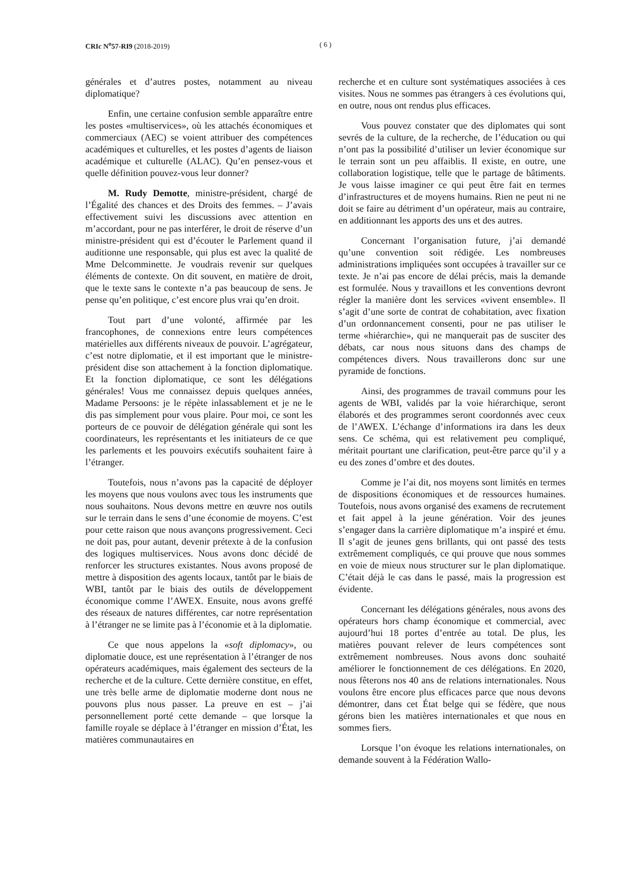CRIc N<sup>o</sup>57-RI9 (2018-2019) ( 6 )
générales et d’autres postes, notamment au niveau diplomatique?
Enfin, une certaine confusion semble apparaître entre les postes «multiservices», où les attachés économiques et commerciaux (AEC) se voient attribuer des compétences académiques et culturelles, et les postes d’agents de liaison académique et culturelle (ALAC). Qu’en pensez-vous et quelle définition pouvez-vous leur donner?
M. Rudy Demotte, ministre-président, chargé de l’Égalité des chances et des Droits des femmes. – J’avais effectivement suivi les discussions avec attention en m’accordant, pour ne pas interférer, le droit de réserve d’un ministre-président qui est d’écouter le Parlement quand il auditionne une responsable, qui plus est avec la qualité de Mme Delcomminette. Je voudrais revenir sur quelques éléments de contexte. On dit souvent, en matière de droit, que le texte sans le contexte n’a pas beaucoup de sens. Je pense qu’en politique, c’est encore plus vrai qu’en droit.
Tout part d’une volonté, affirmée par les francophones, de connexions entre leurs compétences matérielles aux différents niveaux de pouvoir. L’agrégateur, c’est notre diplomatie, et il est important que le ministre-président dise son attachement à la fonction diplomatique. Et la fonction diplomatique, ce sont les délégations générales! Vous me connaissez depuis quelques années, Madame Persoons: je le répète inlassablement et je ne le dis pas simplement pour vous plaire. Pour moi, ce sont les porteurs de ce pouvoir de délégation générale qui sont les coordinateurs, les représentants et les initiateurs de ce que les parlements et les pouvoirs exécutifs souhaitent faire à l’étranger.
Toutefois, nous n’avons pas la capacité de déployer les moyens que nous voulons avec tous les instruments que nous souhaitons. Nous devons mettre en œuvre nos outils sur le terrain dans le sens d’une économie de moyens. C’est pour cette raison que nous avançons progressivement. Ceci ne doit pas, pour autant, devenir prétexte à de la confusion des logiques multiservices. Nous avons donc décidé de renforcer les structures existantes. Nous avons proposé de mettre à disposition des agents locaux, tantôt par le biais de WBI, tantôt par le biais des outils de développement économique comme l’AWEX. Ensuite, nous avons greffé des réseaux de natures différentes, car notre représentation à l’étranger ne se limite pas à l’économie et à la diplomatie.
Ce que nous appelons la «soft diplomacy», ou diplomatie douce, est une représentation à l’étranger de nos opérateurs académiques, mais également des secteurs de la recherche et de la culture. Cette dernière constitue, en effet, une très belle arme de diplomatie moderne dont nous ne pouvons plus nous passer. La preuve en est – j’ai personnellement porté cette demande – que lorsque la famille royale se déplace à l’étranger en mission d’État, les matières communautaires en
recherche et en culture sont systématiques associées à ces visites. Nous ne sommes pas étrangers à ces évolutions qui, en outre, nous ont rendus plus efficaces.
Vous pouvez constater que des diplomates qui sont sevrés de la culture, de la recherche, de l’éducation ou qui n’ont pas la possibilité d’utiliser un levier économique sur le terrain sont un peu affaiblis. Il existe, en outre, une collaboration logistique, telle que le partage de bâtiments. Je vous laisse imaginer ce qui peut être fait en termes d’infrastructures et de moyens humains. Rien ne peut ni ne doit se faire au détriment d’un opérateur, mais au contraire, en additionnant les apports des uns et des autres.
Concernant l’organisation future, j’ai demandé qu’une convention soit rédigée. Les nombreuses administrations impliquées sont occupées à travailler sur ce texte. Je n’ai pas encore de délai précis, mais la demande est formulée. Nous y travaillons et les conventions devront régler la manière dont les services «vivent ensemble». Il s’agit d’une sorte de contrat de cohabitation, avec fixation d’un ordonnancement consenti, pour ne pas utiliser le terme «hiérarchie», qui ne manquerait pas de susciter des débats, car nous nous situons dans des champs de compétences divers. Nous travaillerons donc sur une pyramide de fonctions.
Ainsi, des programmes de travail communs pour les agents de WBI, validés par la voie hiérarchique, seront élaborés et des programmes seront coordonnés avec ceux de l’AWEX. L’échange d’informations ira dans les deux sens. Ce schéma, qui est relativement peu compliqué, méritait pourtant une clarification, peut-être parce qu’il y a eu des zones d’ombre et des doutes.
Comme je l’ai dit, nos moyens sont limités en termes de dispositions économiques et de ressources humaines. Toutefois, nous avons organisé des examens de recrutement et fait appel à la jeune génération. Voir des jeunes s’engager dans la carrière diplomatique m’a inspiré et ému. Il s’agit de jeunes gens brillants, qui ont passé des tests extrêmement compliqués, ce qui prouve que nous sommes en voie de mieux nous structurer sur le plan diplomatique. C’était déjà le cas dans le passé, mais la progression est évidente.
Concernant les délégations générales, nous avons des opérateurs hors champ économique et commercial, avec aujourd’hui 18 portes d’entrée au total. De plus, les matières pouvant relever de leurs compétences sont extrêmement nombreuses. Nous avons donc souhaité améliorer le fonctionnement de ces délégations. En 2020, nous fêterons nos 40 ans de relations internationales. Nous voulons être encore plus efficaces parce que nous devons démontrer, dans cet État belge qui se fédère, que nous gérons bien les matières internationales et que nous en sommes fiers.
Lorsque l’on évoque les relations internationales, on demande souvent à la Fédération Wallo-